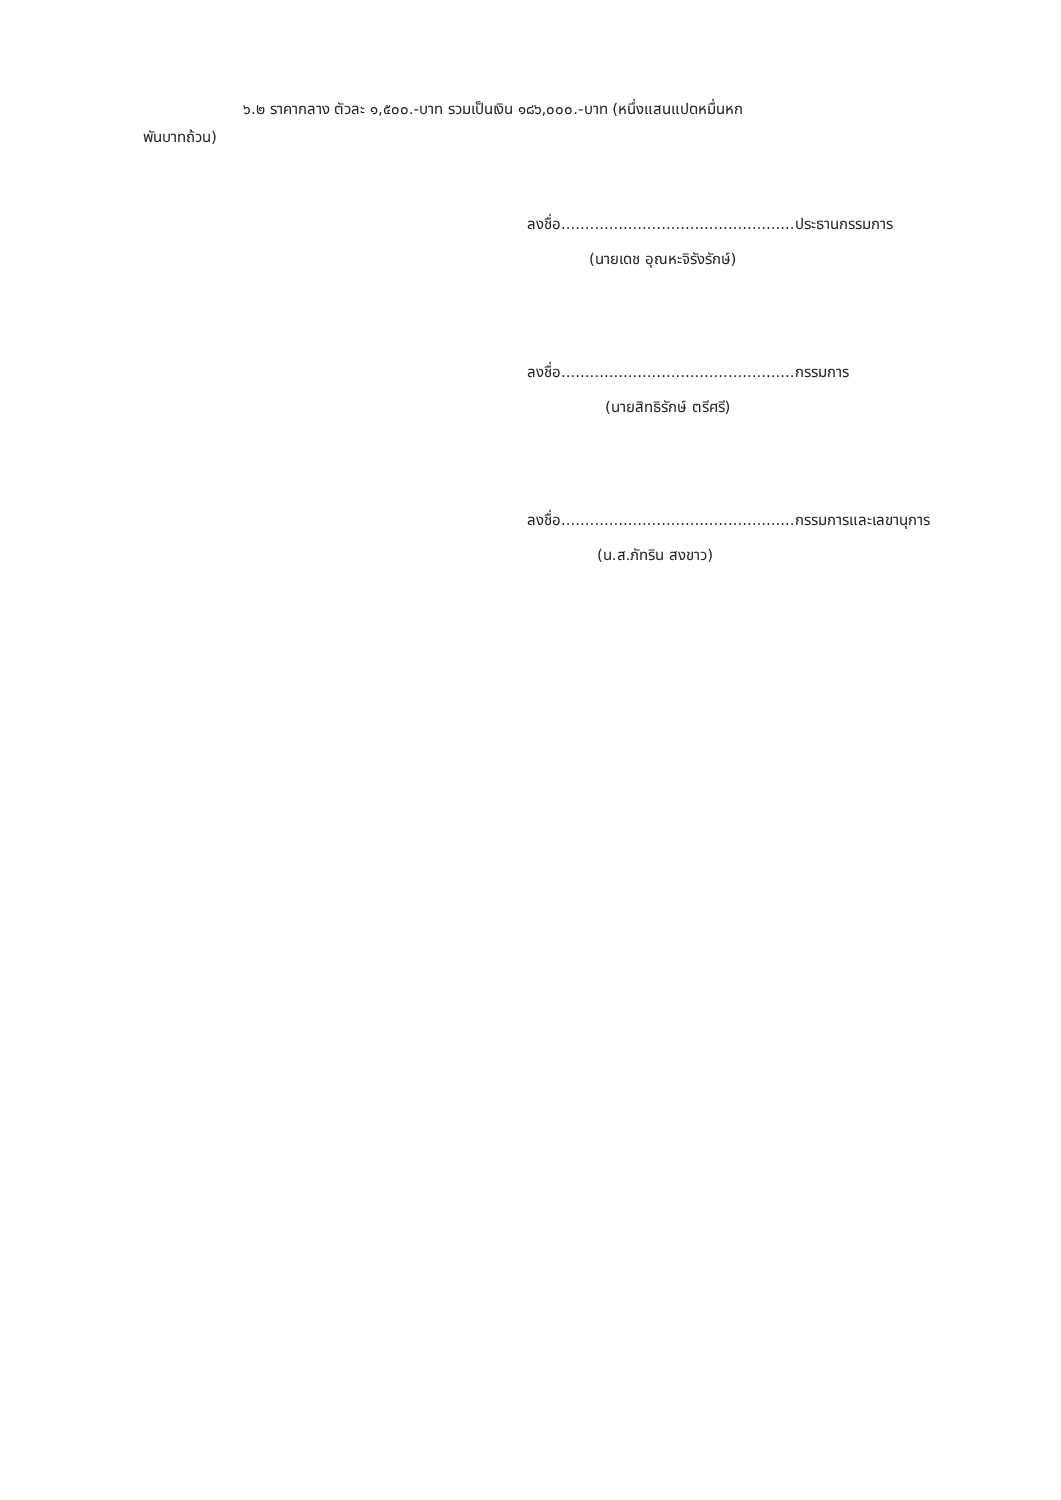๖.๒ ราคากลาง ตัวละ ๑,๕๐๐.-บาท รวมเป็นเงิน ๑๘๖,๐๐๐.-บาท (หนึ่งแสนแปดหมื่นหก
พันบาทถ้วน)
ลงชื่อ.................................................ประธานกรรมการ
(นายเดช อุณหะจิรังรักษ์)
ลงชื่อ.................................................กรรมการ
(นายสิทธิรักษ์ ตรีศรี)
ลงชื่อ.................................................กรรมการและเลขานุการ
(น.ส.ภัทริน สงขาว)